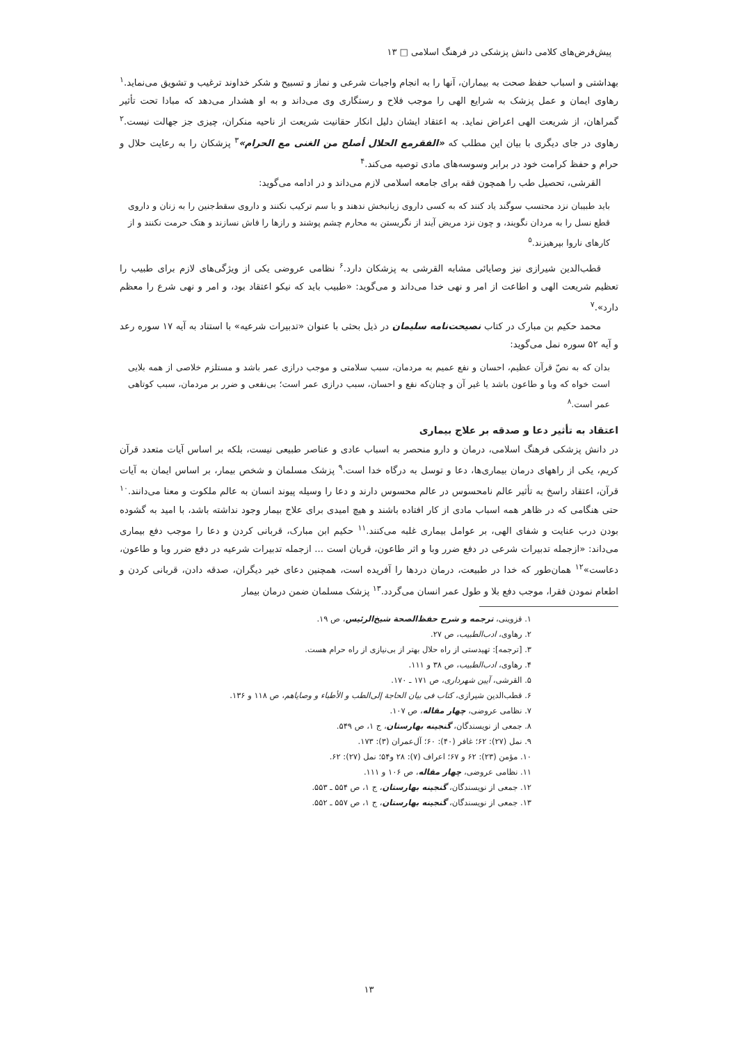پیش‌فرض‌های کلامی دانش پزشکی در فرهنگ اسلامی □ ۱۳
بهداشتی و اسباب حفظ صحت به بیماران، آنها را به انجام واجبات شرعی و نماز و تسبیح و شکر خداوند ترغیب و تشویق می‌نماید.<sup>۱</sup> رهاوی ایمان و عمل پزشک به شرایع الهی را موجب فلاح و رستگاری وی می‌داند و به او هشدار می‌دهد که مبادا تحت تأثیر گمراهان، از شریعت الهی اعراض نماید. به اعتقاد ایشان دلیل انکار حقانیت شریعت از ناحیه منکران، چیزی جز جهالت نیست.<sup>۲</sup> رهاوی در جای دیگری با بیان این مطلب که «الفقرمع الحلال أصلح من الغنی مع الحرام»<sup>۳</sup> پزشکان را به رعایت حلال و حرام و حفظ کرامت خود در برابر وسوسه‌های مادی توصیه می‌کند.<sup>۴</sup>
القرشی، تحصیل طب را همچون فقه برای جامعه اسلامی لازم می‌داند و در ادامه می‌گوید:
باید طبیبان نزد محتسب سوگند یاد کنند که به کسی داروی زیانبخش ندهند و با سم ترکیب نکنند و داروی سقط‌جنین را به زنان و داروی قطع نسل را به مردان نگویند، و چون نزد مریض آیند از نگریستن به محارم چشم پوشند و رازها را فاش نسازند و هتک حرمت نکنند و از کارهای ناروا بپرهیزند.<sup>۵</sup>
قطب‌الدین شیرازی نیز وصایائی مشابه القرشی به پزشکان دارد.<sup>۶</sup> نظامی عروضی یکی از ویژگی‌های لازم برای طبیب را تعظیم شریعت الهی و اطاعت از امر و نهی خدا می‌داند و می‌گوید: «طبیب باید که نیکو اعتقاد بود، و امر و نهی شرع را معظم دارد».<sup>۷</sup>
محمد حکیم بن مبارک در کتاب نصیحت‌نامه سلیمان در ذیل بحثی با عنوان «تدبیرات شرعیه» با استناد به آیه ۱۷ سوره رعد و آیه ۵۲ سوره نمل می‌گوید:
بدان که به نصّ قرآن عظیم، احسان و نفع عمیم به مردمان، سبب سلامتی و موجب درازی عمر باشد و مستلزم خلاصی از همه بلایی است خواه که وبا و طاعون باشد یا غیر آن و چنان‌که نفع و احسان، سبب درازی عمر است؛ بی‌نفعی و ضرر بر مردمان، سبب کوتاهی عمر است.<sup>۸</sup>
اعتقاد به تأثیر دعا و صدقه بر علاج بیماری
در دانش پزشکی فرهنگ اسلامی، درمان و دارو منحصر به اسباب عادی و عناصر طبیعی نیست، بلکه بر اساس آیات متعدد قرآن کریم، یکی از راههای درمان بیماری‌ها، دعا و توسل به درگاه خدا است.<sup>۹</sup> پزشک مسلمان و شخص بیمار، بر اساس ایمان به آیات قرآن، اعتقاد راسخ به تأثیر عالم نامحسوس در عالم محسوس دارند و دعا را وسیله پیوند انسان به عالم ملکوت و معنا می‌دانند.<sup>۱۰</sup> حتی هنگامی که در ظاهر همه اسباب مادی از کار افتاده باشند و هیچ امیدی برای علاج بیمار وجود نداشته باشد، با امید به گشوده بودن درب عنایت و شفای الهی، بر عوامل بیماری غلبه می‌کنند.<sup>۱۱</sup> حکیم ابن مبارک، قربانی کردن و دعا را موجب دفع بیماری می‌داند: «ازجمله تدبیرات شرعی در دفع ضرر وبا و اثر طاعون، قربان است ... ازجمله تدبیرات شرعیه در دفع ضرر وبا و طاعون، دعاست»<sup>۱۲</sup> همان‌طور که خدا در طبیعت، درمان دردها را آفریده است، همچنین دعای خیر دیگران، صدقه دادن، قربانی کردن و اطعام نمودن فقرا، موجب دفع بلا و طول عمر انسان می‌گردد.<sup>۱۳</sup> پزشک مسلمان ضمن درمان بیمار
۱. قزوینی، ترجمه و شرح حفظ‌الصحة شیخ‌الرئیس، ص ۱۹.
۲. رهاوی، ادب‌الطبیب، ص ۲۷.
۳. [ترجمه]: تهیدستی از راه حلال بهتر از بی‌نیازی از راه حرام هست.
۴. رهاوی، ادب‌الطبیب، ص ۳۸ و ۱۱۱.
۵. القرشی، آیین شهرداری، ص ۱۷۱ ـ ۱۷۰.
۶. قطب‌الدین شیرازی، کتاب فی بیان الحاجة إلی‌الطب و الأطباء و وصایاهم، ص ۱۱۸ و ۱۳۶.
۷. نظامی عروضی، چهار مقاله، ص ۱۰۷.
۸. جمعی از نویسندگان، گنجینه بهارستان، ج ۱، ص ۵۴۹.
۹. نمل (۲۷): ۶۲؛ غافر (۴۰): ۶۰؛ آل‌عمران (۳): ۱۷۳.
۱۰. مؤمن (۲۳): ۶۲ و ۶۷؛ اعراف (۷): ۲۸ و۵۴؛ نمل (۲۷): ۶۲.
۱۱. نظامی عروضی، چهار مقاله، ص ۱۰۶ و ۱۱۱.
۱۲. جمعی از نویسندگان، گنجینه بهارستان، ج ۱، ص ۵۵۴ ـ ۵۵۳.
۱۳. جمعی از نویسندگان، گنجینه بهارستان، ج ۱، ص ۵۵۷ ـ ۵۵۲.
۱۳